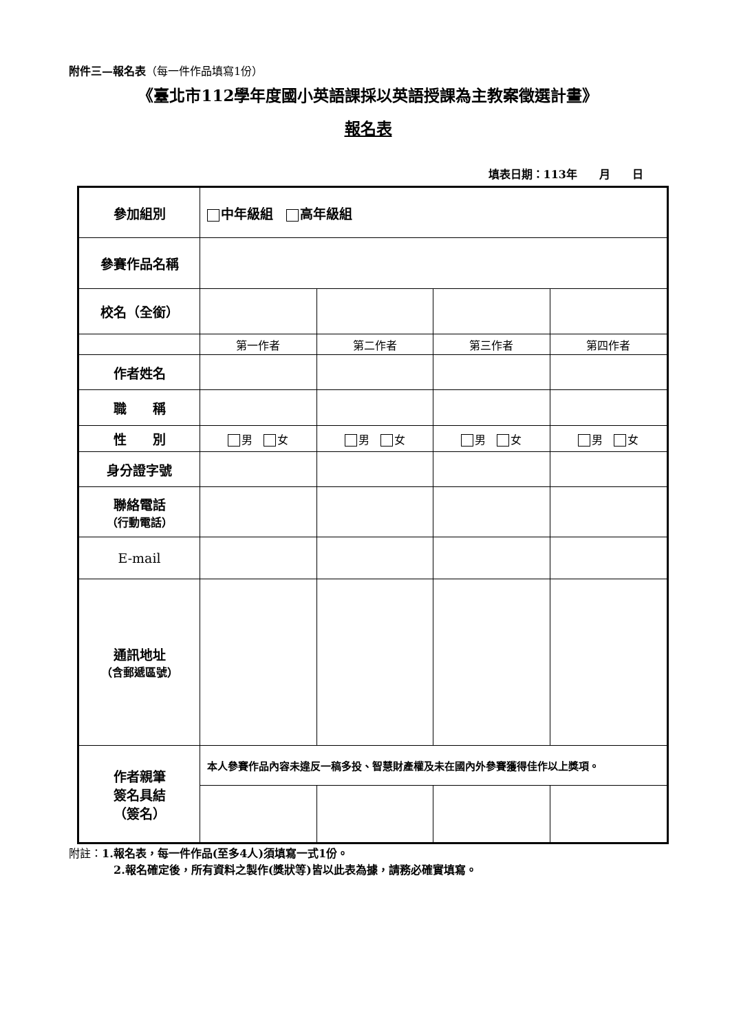附件三—報名表（每一件作品填寫1份）
《臺北市112學年度國小英語課採以英語授課為主教案徵選計畫》
報名表
填表日期：113年　　月　　日
| 參加組別 | 中年級組 高年級組 | | | |
| 參賽作品名稱 | | | | |
| 校名（全銜） | | | | |
| | 第一作者 | 第二作者 | 第三作者 | 第四作者 |
| 作者姓名 | | | | |
| 職 稱 | | | | |
| 性 別 | 男 女 | 男 女 | 男 女 | 男 女 |
| 身分證字號 | | | | |
| 聯絡電話 （行動電話） | | | | |
| E-mail | | | | |
| 通訊地址 （含郵遞區號） | | | | |
| 作者親筆 簽名具結 （簽名） | 本人參賽作品內容未違反一稿多投、智慧財產權及未在國內外參賽獲得佳作以上獎項。 | | | |
附註：1.報名表，每一件作品(至多4人)須填寫一式1份。
2.報名確定後，所有資料之製作(獎狀等)皆以此表為據，請務必確實填寫。